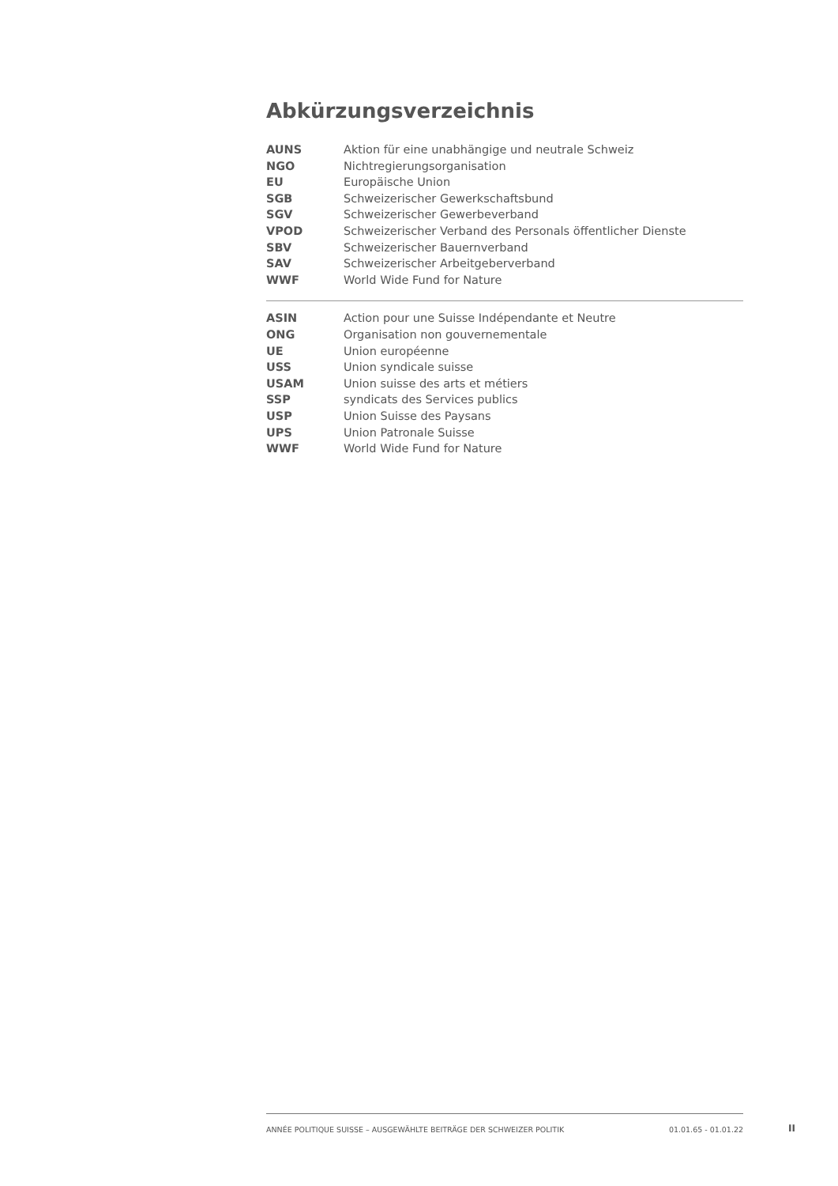Abkürzungsverzeichnis
| AUNS | Aktion für eine unabhängige und neutrale Schweiz |
| NGO | Nichtregierungsorganisation |
| EU | Europäische Union |
| SGB | Schweizerischer Gewerkschaftsbund |
| SGV | Schweizerischer Gewerbeverband |
| VPOD | Schweizerischer Verband des Personals öffentlicher Dienste |
| SBV | Schweizerischer Bauernverband |
| SAV | Schweizerischer Arbeitgeberverband |
| WWF | World Wide Fund for Nature |
| ASIN | Action pour une Suisse Indépendante et Neutre |
| ONG | Organisation non gouvernementale |
| UE | Union européenne |
| USS | Union syndicale suisse |
| USAM | Union suisse des arts et métiers |
| SSP | syndicats des Services publics |
| USP | Union Suisse des Paysans |
| UPS | Union Patronale Suisse |
| WWF | World Wide Fund for Nature |
ANNÉE POLITIQUE SUISSE – AUSGEWÄHLTE BEITRÄGE DER SCHWEIZER POLITIK 01.01.65 - 01.01.22
II